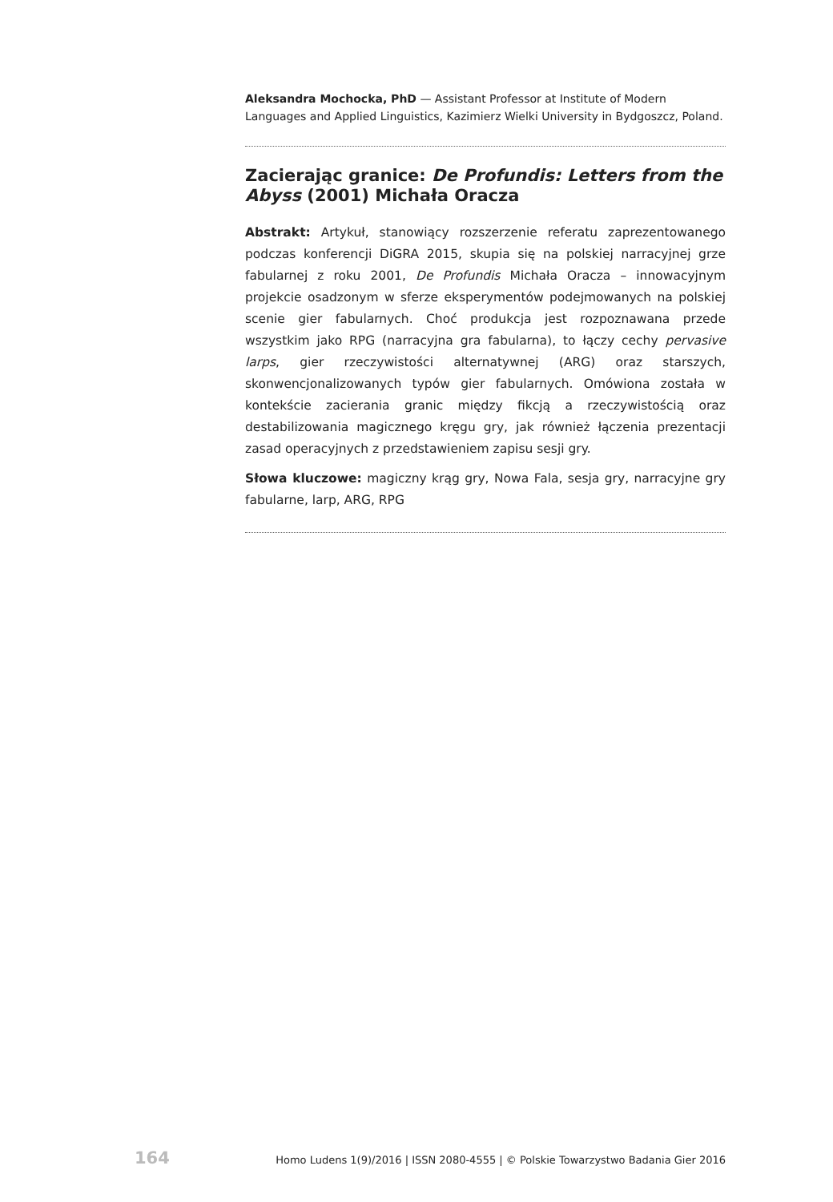Aleksandra Mochocka, PhD — Assistant Professor at Institute of Modern Languages and Applied Linguistics, Kazimierz Wielki University in Bydgoszcz, Poland.
Zacierając granice: De Profundis: Letters from the Abyss (2001) Michała Oracza
Abstrakt: Artykuł, stanowiący rozszerzenie referatu zaprezentowanego podczas konferencji DiGRA 2015, skupia się na polskiej narracyjnej grze fabularnej z roku 2001, De Profundis Michała Oracza – innowacyjnym projekcie osadzonym w sferze eksperymentów podejmowanych na polskiej scenie gier fabularnych. Choć produkcja jest rozpoznawana przede wszystkim jako RPG (narracyjna gra fabularna), to łączy cechy pervasive larps, gier rzeczywistości alternatywnej (ARG) oraz starszych, skonwencjonalizowanych typów gier fabularnych. Omówiona została w kontekście zacierania granic między fikcją a rzeczywistością oraz destabilizowania magicznego kręgu gry, jak również łączenia prezentacji zasad operacyjnych z przedstawieniem zapisu sesji gry.
Słowa kluczowe: magiczny krąg gry, Nowa Fala, sesja gry, narracyjne gry fabularne, larp, ARG, RPG
164 Homo Ludens 1(9)/2016 | ISSN 2080-4555 | © Polskie Towarzystwo Badania Gier 2016